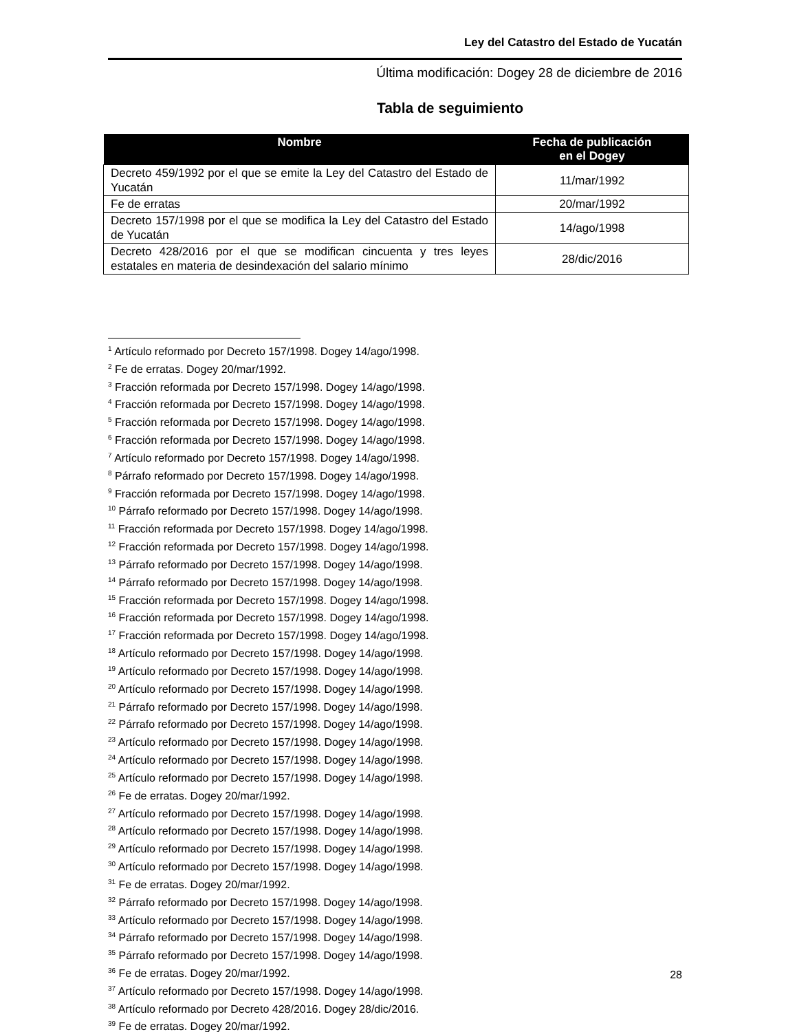Ley del Catastro del Estado de Yucatán
Última modificación: Dogey 28 de diciembre de 2016
Tabla de seguimiento
| Nombre | Fecha de publicación en el Dogey |
| --- | --- |
| Decreto 459/1992 por el que se emite la Ley del Catastro del Estado de Yucatán | 11/mar/1992 |
| Fe de erratas | 20/mar/1992 |
| Decreto 157/1998 por el que se modifica la Ley del Catastro del Estado de Yucatán | 14/ago/1998 |
| Decreto 428/2016 por el que se modifican cincuenta y tres leyes estatales en materia de desindexación del salario mínimo | 28/dic/2016 |
<sup>1</sup> Artículo reformado por Decreto 157/1998. Dogey 14/ago/1998.
<sup>2</sup> Fe de erratas. Dogey 20/mar/1992.
<sup>3</sup> Fracción reformada por Decreto 157/1998. Dogey 14/ago/1998.
<sup>4</sup> Fracción reformada por Decreto 157/1998. Dogey 14/ago/1998.
<sup>5</sup> Fracción reformada por Decreto 157/1998. Dogey 14/ago/1998.
<sup>6</sup> Fracción reformada por Decreto 157/1998. Dogey 14/ago/1998.
<sup>7</sup> Artículo reformado por Decreto 157/1998. Dogey 14/ago/1998.
<sup>8</sup> Párrafo reformado por Decreto 157/1998. Dogey 14/ago/1998.
<sup>9</sup> Fracción reformada por Decreto 157/1998. Dogey 14/ago/1998.
<sup>10</sup> Párrafo reformado por Decreto 157/1998. Dogey 14/ago/1998.
<sup>11</sup> Fracción reformada por Decreto 157/1998. Dogey 14/ago/1998.
<sup>12</sup> Fracción reformada por Decreto 157/1998. Dogey 14/ago/1998.
<sup>13</sup> Párrafo reformado por Decreto 157/1998. Dogey 14/ago/1998.
<sup>14</sup> Párrafo reformado por Decreto 157/1998. Dogey 14/ago/1998.
<sup>15</sup> Fracción reformada por Decreto 157/1998. Dogey 14/ago/1998.
<sup>16</sup> Fracción reformada por Decreto 157/1998. Dogey 14/ago/1998.
<sup>17</sup> Fracción reformada por Decreto 157/1998. Dogey 14/ago/1998.
<sup>18</sup> Artículo reformado por Decreto 157/1998. Dogey 14/ago/1998.
<sup>19</sup> Artículo reformado por Decreto 157/1998. Dogey 14/ago/1998.
<sup>20</sup> Artículo reformado por Decreto 157/1998. Dogey 14/ago/1998.
<sup>21</sup> Párrafo reformado por Decreto 157/1998. Dogey 14/ago/1998.
<sup>22</sup> Párrafo reformado por Decreto 157/1998. Dogey 14/ago/1998.
<sup>23</sup> Artículo reformado por Decreto 157/1998. Dogey 14/ago/1998.
<sup>24</sup> Artículo reformado por Decreto 157/1998. Dogey 14/ago/1998.
<sup>25</sup> Artículo reformado por Decreto 157/1998. Dogey 14/ago/1998.
<sup>26</sup> Fe de erratas. Dogey 20/mar/1992.
<sup>27</sup> Artículo reformado por Decreto 157/1998. Dogey 14/ago/1998.
<sup>28</sup> Artículo reformado por Decreto 157/1998. Dogey 14/ago/1998.
<sup>29</sup> Artículo reformado por Decreto 157/1998. Dogey 14/ago/1998.
<sup>30</sup> Artículo reformado por Decreto 157/1998. Dogey 14/ago/1998.
<sup>31</sup> Fe de erratas. Dogey 20/mar/1992.
<sup>32</sup> Párrafo reformado por Decreto 157/1998. Dogey 14/ago/1998.
<sup>33</sup> Artículo reformado por Decreto 157/1998. Dogey 14/ago/1998.
<sup>34</sup> Párrafo reformado por Decreto 157/1998. Dogey 14/ago/1998.
<sup>35</sup> Párrafo reformado por Decreto 157/1998. Dogey 14/ago/1998.
<sup>36</sup> Fe de erratas. Dogey 20/mar/1992.
<sup>37</sup> Artículo reformado por Decreto 157/1998. Dogey 14/ago/1998.
<sup>38</sup> Artículo reformado por Decreto 428/2016. Dogey 28/dic/2016.
<sup>39</sup> Fe de erratas. Dogey 20/mar/1992.
28